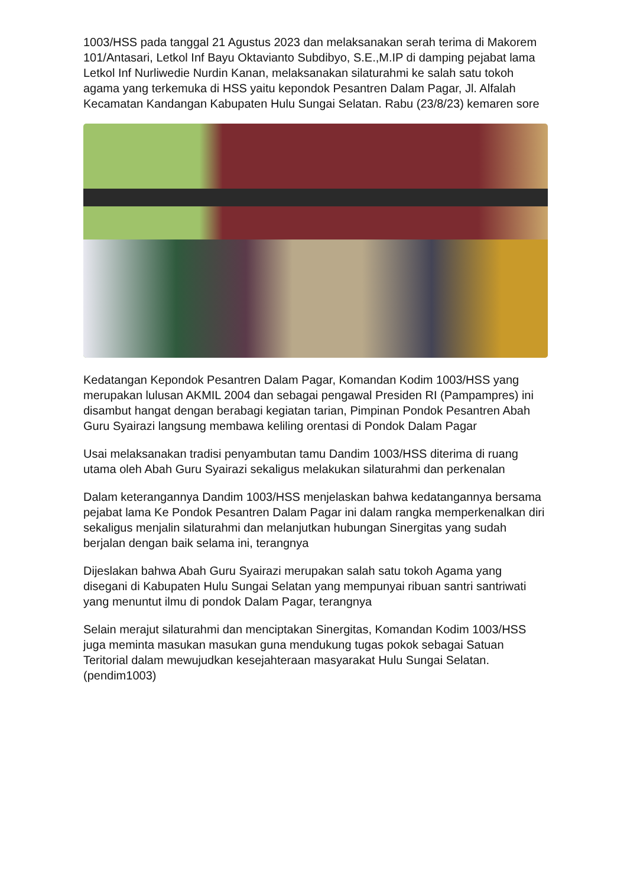1003/HSS pada tanggal 21 Agustus 2023 dan melaksanakan serah terima di Makorem 101/Antasari, Letkol Inf Bayu Oktavianto Subdibyo, S.E.,M.IP di damping pejabat lama Letkol Inf Nurliwedie Nurdin Kanan, melaksanakan silaturahmi ke salah satu tokoh agama yang terkemuka di HSS yaitu kepondok Pesantren Dalam Pagar, Jl. Alfalah Kecamatan Kandangan Kabupaten Hulu Sungai Selatan. Rabu (23/8/23) kemaren sore
Kedatangan Kepondok Pesantren Dalam Pagar, Komandan Kodim 1003/HSS yang merupakan lulusan AKMIL 2004 dan sebagai pengawal Presiden RI (Pampampres) ini disambut hangat dengan berabagi kegiatan tarian, Pimpinan Pondok Pesantren Abah Guru Syairazi langsung membawa keliling orentasi di Pondok Dalam Pagar
Usai melaksanakan tradisi penyambutan tamu Dandim 1003/HSS diterima di ruang utama oleh Abah Guru Syairazi sekaligus melakukan silaturahmi dan perkenalan
Dalam keterangannya Dandim 1003/HSS menjelaskan bahwa kedatangannya bersama pejabat lama Ke Pondok Pesantren Dalam Pagar ini dalam rangka memperkenalkan diri sekaligus menjalin silaturahmi dan melanjutkan hubungan Sinergitas yang sudah berjalan dengan baik selama ini, terangnya
Dijeslakan bahwa Abah Guru Syairazi merupakan salah satu tokoh Agama yang disegani di Kabupaten Hulu Sungai Selatan yang mempunyai ribuan santri santriwati yang menuntut ilmu di pondok Dalam Pagar, terangnya
Selain merajut silaturahmi dan menciptakan Sinergitas, Komandan Kodim 1003/HSS juga meminta masukan masukan guna mendukung tugas pokok sebagai Satuan Teritorial dalam mewujudkan kesejahteraan masyarakat Hulu Sungai Selatan.(pendim1003)